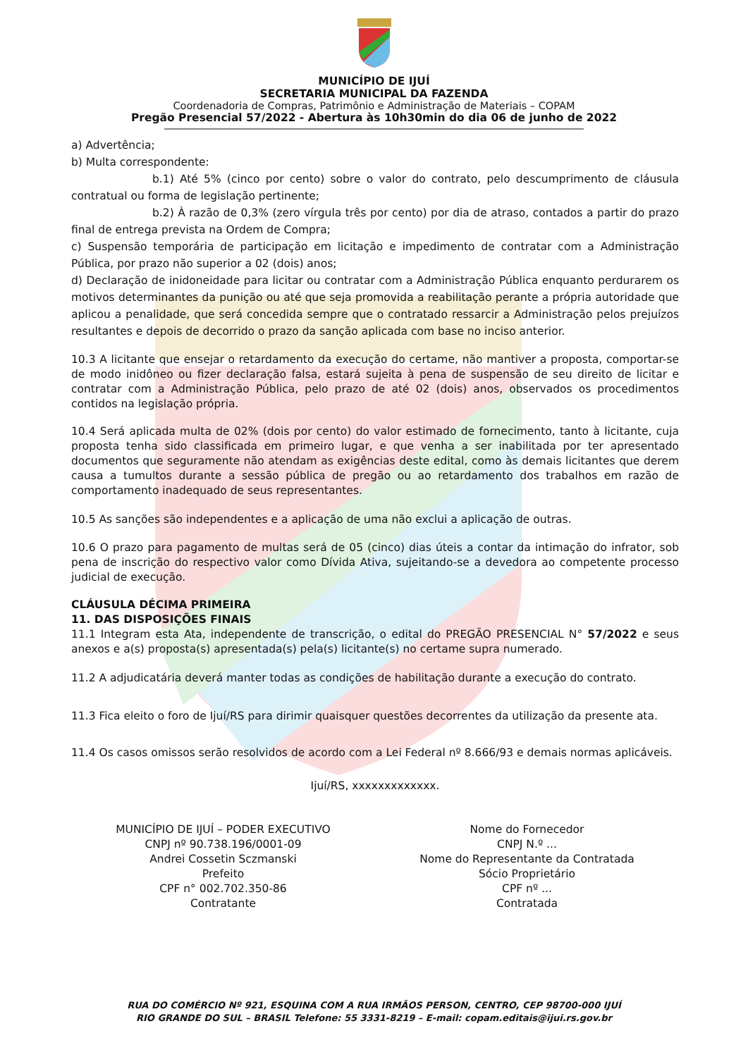MUNICÍPIO DE IJUÍ
SECRETARIA MUNICIPAL DA FAZENDA
Coordenadoria de Compras, Patrimônio e Administração de Materiais – COPAM
Pregão Presencial 57/2022 - Abertura às 10h30min do dia 06 de junho de 2022
a) Advertência;
b) Multa correspondente:
b.1) Até 5% (cinco por cento) sobre o valor do contrato, pelo descumprimento de cláusula contratual ou forma de legislação pertinente;
b.2) À razão de 0,3% (zero vírgula três por cento) por dia de atraso, contados a partir do prazo final de entrega prevista na Ordem de Compra;
c) Suspensão temporária de participação em licitação e impedimento de contratar com a Administração Pública, por prazo não superior a 02 (dois) anos;
d) Declaração de inidoneidade para licitar ou contratar com a Administração Pública enquanto perdurarem os motivos determinantes da punição ou até que seja promovida a reabilitação perante a própria autoridade que aplicou a penalidade, que será concedida sempre que o contratado ressarcir a Administração pelos prejuízos resultantes e depois de decorrido o prazo da sanção aplicada com base no inciso anterior.
10.3 A licitante que ensejar o retardamento da execução do certame, não mantiver a proposta, comportar-se de modo inidôneo ou fizer declaração falsa, estará sujeita à pena de suspensão de seu direito de licitar e contratar com a Administração Pública, pelo prazo de até 02 (dois) anos, observados os procedimentos contidos na legislação própria.
10.4 Será aplicada multa de 02% (dois por cento) do valor estimado de fornecimento, tanto à licitante, cuja proposta tenha sido classificada em primeiro lugar, e que venha a ser inabilitada por ter apresentado documentos que seguramente não atendam as exigências deste edital, como às demais licitantes que derem causa a tumultos durante a sessão pública de pregão ou ao retardamento dos trabalhos em razão de comportamento inadequado de seus representantes.
10.5 As sanções são independentes e a aplicação de uma não exclui a aplicação de outras.
10.6 O prazo para pagamento de multas será de 05 (cinco) dias úteis a contar da intimação do infrator, sob pena de inscrição do respectivo valor como Dívida Ativa, sujeitando-se a devedora ao competente processo judicial de execução.
CLÁUSULA DÉCIMA PRIMEIRA
11. DAS DISPOSIÇÕES FINAIS
11.1 Integram esta Ata, independente de transcrição, o edital do PREGÃO PRESENCIAL N° 57/2022 e seus anexos e a(s) proposta(s) apresentada(s) pela(s) licitante(s) no certame supra numerado.
11.2 A adjudicatária deverá manter todas as condições de habilitação durante a execução do contrato.
11.3 Fica eleito o foro de Ijuí/RS para dirimir quaisquer questões decorrentes da utilização da presente ata.
11.4 Os casos omissos serão resolvidos de acordo com a Lei Federal nº 8.666/93 e demais normas aplicáveis.
Ijuí/RS, xxxxxxxxxxxxx.
MUNICÍPIO DE IJUÍ – PODER EXECUTIVO
CNPJ nº 90.738.196/0001-09
Andrei Cossetin Sczmanski
Prefeito
CPF n° 002.702.350-86
Contratante
Nome do Fornecedor
CNPJ N.º ...
Nome do Representante da Contratada
Sócio Proprietário
CPF nº ...
Contratada
RUA DO COMÉRCIO Nº 921, ESQUINA COM A RUA IRMÃOS PERSON, CENTRO, CEP 98700-000 IJUÍ
RIO GRANDE DO SUL – BRASIL Telefone: 55 3331-8219 – E-mail: copam.editais@ijui.rs.gov.br